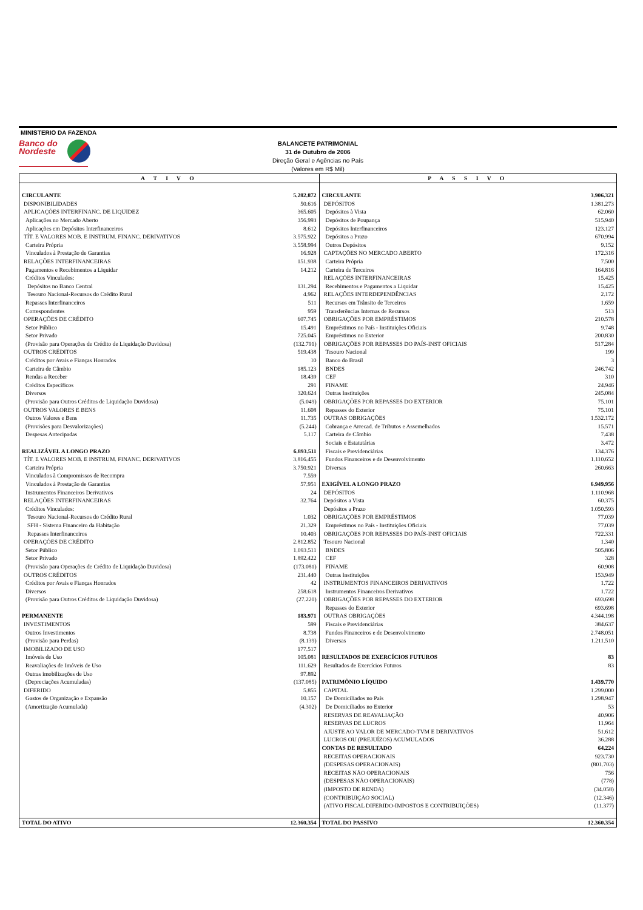MINISTERIO DA FAZENDA
Banco do
Nordeste
BALANCETE PATRIMONIAL
31 de Outubro de 2006
Direção Geral e Agências no País
(Valores em R$ Mil)
| A T I V O | | P A S S I V O | |
| --- | --- | --- | --- |
| CIRCULANTE | 5.282.872 | CIRCULANTE | 3.906.321 |
| DISPONIBILIDADES | 50.616 | DEPÓSITOS | 1.381.273 |
| APLICAÇÕES INTERFINANC. DE LIQUIDEZ | 365.605 | Depósitos à Vista | 62.060 |
| Aplicações no Mercado Aberto | 356.993 | Depósitos de Poupança | 515.940 |
| Aplicações em Depósitos Interfinanceiros | 8.612 | Depósitos Interfinanceiros | 123.127 |
| TÍT. E VALORES MOB. E INSTRUM. FINANC. DERIVATIVOS | 3.575.922 | Depósitos a Prazo | 670.994 |
| Carteira Própria | 3.558.994 | Outros Depósitos | 9.152 |
| Vinculados à Prestação de Garantias | 16.928 | CAPTAÇÕES NO MERCADO ABERTO | 172.316 |
| RELAÇÕES INTERFINANCEIRAS | 151.938 | Carteira Própria | 7.500 |
| Pagamentos e Recebimentos a Liquidar | 14.212 | Carteira de Terceiros | 164.816 |
| Créditos Vinculados: | | RELAÇÕES INTERFINANCEIRAS | 15.425 |
| Depósitos no Banco Central | 131.294 | Recebimentos e Pagamentos a Liquidar | 15.425 |
| Tesouro Nacional-Recursos do Crédito Rural | 4.962 | RELAÇÕES INTERDEPENDÊNCIAS | 2.172 |
| Repasses Interfinanceiros | 511 | Recursos em Trânsito de Terceiros | 1.659 |
| Correspondentes | 959 | Transferências Internas de Recursos | 513 |
| OPERAÇÕES DE CRÉDITO | 607.745 | OBRIGAÇÕES POR EMPRÉSTIMOS | 210.578 |
| Setor Público | 15.491 | Empréstimos no País - Instituições Oficiais | 9.748 |
| Setor Privado | 725.045 | Empréstimos no Exterior | 200.830 |
| (Provisão para Operações de Crédito de Liquidação Duvidosa) | (132.791) | OBRIGAÇÕES POR REPASSES DO PAÍS-INST OFICIAIS | 517.284 |
| OUTROS CRÉDITOS | 519.438 | Tesouro Nacional | 199 |
| Créditos por Avais e Fianças Honrados | 10 | Banco do Brasil | 3 |
| Carteira de Câmbio | 185.123 | BNDES | 246.742 |
| Rendas a Receber | 18.439 | CEF | 310 |
| Créditos Específicos | 291 | FINAME | 24.946 |
| Diversos | 320.624 | Outras Instituições | 245.084 |
| (Provisão para Outros Créditos de Liquidação Duvidosa) | (5.049) | OBRIGAÇÕES POR REPASSES DO EXTERIOR | 75.101 |
| OUTROS VALORES E BENS | 11.608 | Repasses do Exterior | 75.101 |
| Outros Valores e Bens | 11.735 | OUTRAS OBRIGAÇÕES | 1.532.172 |
| (Provisões para Desvalorizações) | (5.244) | Cobrança e Arrecad. de Tributos e Assemelhados | 15.571 |
| Despesas Antecipadas | 5.117 | Carteira de Câmbio | 7.438 |
| | | Sociais e Estatutárias | 3.472 |
| REALIZÁVEL A LONGO PRAZO | 6.893.511 | Fiscais e Previdenciárias | 134.376 |
| TÍT. E VALORES MOB. E INSTRUM. FINANC. DERIVATIVOS | 3.816.455 | Fundos Financeiros e de Desenvolvimento | 1.110.652 |
| Carteira Própria | 3.750.921 | Diversas | 260.663 |
| Vinculados à Compromissos de Recompra | 7.559 | | |
| Vinculados à Prestação de Garantias | 57.951 | EXIGÍVEL A LONGO PRAZO | 6.949.956 |
| Instrumentos Financeiros Derivativos | 24 | DEPÓSITOS | 1.110.968 |
| RELAÇÕES INTERFINANCEIRAS | 32.764 | Depósitos a Vista | 60.375 |
| Créditos Vinculados: | | Depósitos a Prazo | 1.050.593 |
| Tesouro Nacional-Recursos do Crédito Rural | 1.032 | OBRIGAÇÕES POR EMPRÉSTIMOS | 77.039 |
| SFH - Sistema Financeiro da Habitação | 21.329 | Empréstimos no País - Instituições Oficiais | 77.039 |
| Repasses Interfinanceiros | 10.403 | OBRIGAÇÕES POR REPASSES DO PAÍS-INST OFICIAIS | 722.331 |
| OPERAÇÕES DE CRÉDITO | 2.812.852 | Tesouro Nacional | 1.340 |
| Setor Público | 1.093.511 | BNDES | 505.806 |
| Setor Privado | 1.892.422 | CEF | 328 |
| (Provisão para Operações de Crédito de Liquidação Duvidosa) | (173.081) | FINAME | 60.908 |
| OUTROS CRÉDITOS | 231.440 | Outras Instituições | 153.949 |
| Créditos por Avais e Fianças Honrados | 42 | INSTRUMENTOS FINANCEIROS DERIVATIVOS | 1.722 |
| Diversos | 258.618 | Instrumentos Financeiros Derivativos | 1.722 |
| (Provisão para Outros Créditos de Liquidação Duvidosa) | (27.220) | OBRIGAÇÕES POR REPASSES DO EXTERIOR | 693.698 |
| | | Repasses do Exterior | 693.698 |
| PERMANENTE | 183.971 | OUTRAS OBRIGAÇÕES | 4.344.198 |
| INVESTIMENTOS | 599 | Fiscais e Previdenciárias | 384.637 |
| Outros Investimentos | 8.738 | Fundos Financeiros e de Desenvolvimento | 2.748.051 |
| (Provisão para Perdas) | (8.139) | Diversas | 1.211.510 |
| IMOBILIZADO DE USO | 177.517 | | |
| Imóveis de Uso | 105.081 | RESULTADOS DE EXERCÍCIOS FUTUROS | 83 |
| Reavaliações de Imóveis de Uso | 111.629 | Resultados de Exercícios Futuros | 83 |
| Outras imobilizações de Uso | 97.892 | | |
| (Depreciações Acumuladas) | (137.085) | PATRIMÔNIO LÍQUIDO | 1.439.770 |
| DIFERIDO | 5.855 | CAPITAL | 1.299.000 |
| Gastos de Organização e Expansão | 10.157 | De Domiciliados no País | 1.298.947 |
| (Amortização Acumulada) | (4.302) | De Domiciliados no Exterior | 53 |
| | | RESERVAS DE REAVALIAÇÃO | 40.906 |
| | | RESERVAS DE LUCROS | 11.964 |
| | | AJUSTE AO VALOR DE MERCADO-TVM E DERIVATIVOS | 51.612 |
| | | LUCROS OU (PREJUÍZOS) ACUMULADOS | 36.288 |
| | | CONTAS DE RESULTADO | 64.224 |
| | | RECEITAS OPERACIONAIS | 923.730 |
| | | (DESPESAS OPERACIONAIS) | (801.703) |
| | | RECEITAS NÃO OPERACIONAIS | 756 |
| | | (DESPESAS NÃO OPERACIONAIS) | (778) |
| | | (IMPOSTO DE RENDA) | (34.058) |
| | | (CONTRIBUIÇÃO SOCIAL) | (12.346) |
| | | (ATIVO FISCAL DIFERIDO-IMPOSTOS E CONTRIBUIÇÕES) | (11.377) |
| TOTAL DO ATIVO | 12.360.354 | TOTAL DO PASSIVO | 12.360.354 |